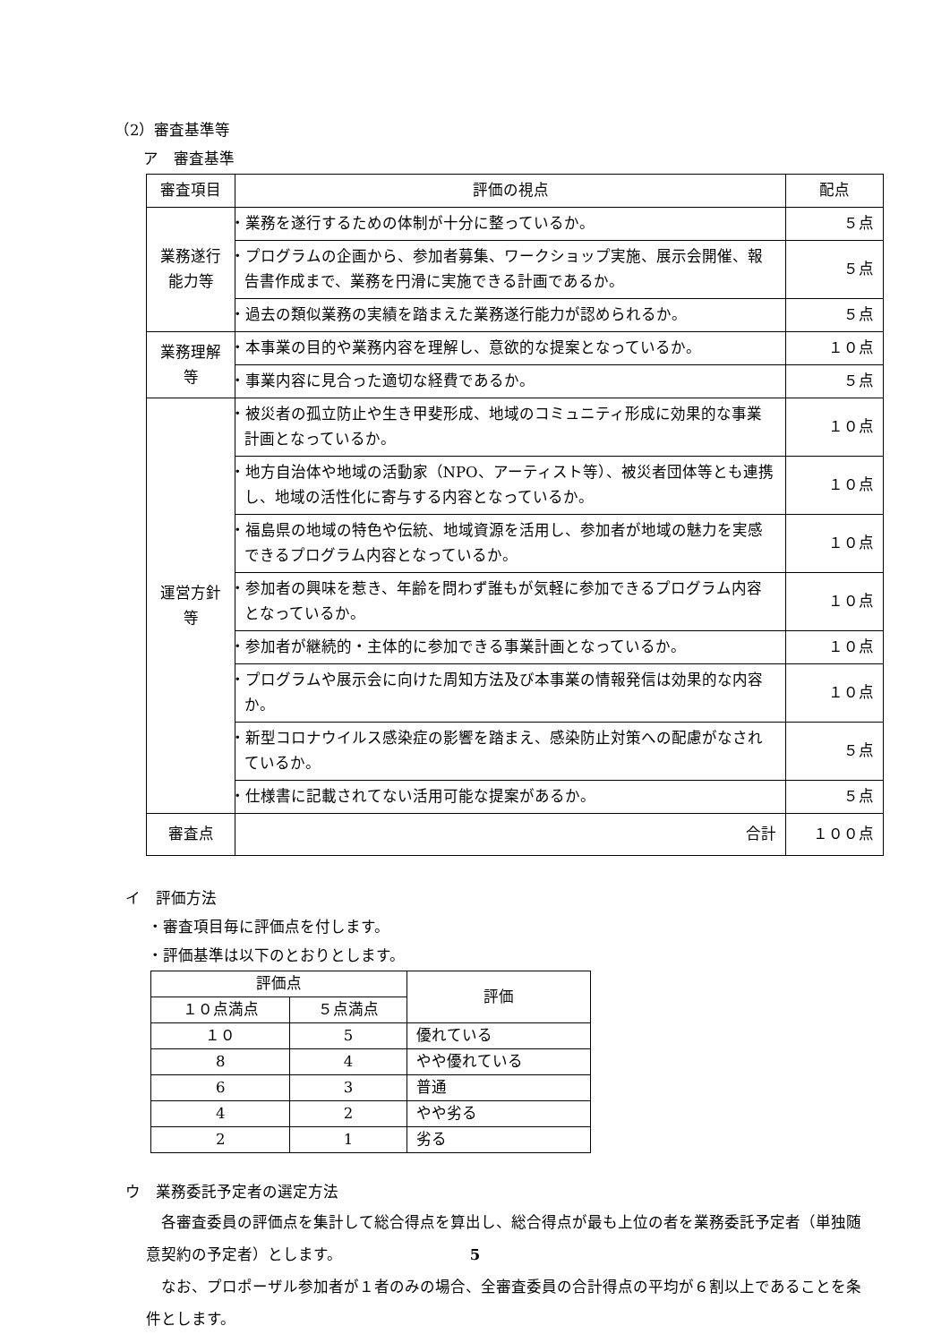（2）審査基準等
ア　審査基準
| 審査項目 | 評価の視点 | 配点 |
| --- | --- | --- |
| 業務遂行 能力等 | ・業務を遂行するための体制が十分に整っているか。 | ５点 |
| | ・プログラムの企画から、参加者募集、ワークショップ実施、展示会開催、報告書作成まで、業務を円滑に実施できる計画であるか。 | ５点 |
| | ・過去の類似業務の実績を踏まえた業務遂行能力が認められるか。 | ５点 |
| 業務理解 等 | ・本事業の目的や業務内容を理解し、意欲的な提案となっているか。 | １０点 |
| | ・事業内容に見合った適切な経費であるか。 | ５点 |
| 運営方針 等 | ・被災者の孤立防止や生き甲斐形成、地域のコミュニティ形成に効果的な事業計画となっているか。 | １０点 |
| | ・地方自治体や地域の活動家（NPO、アーティスト等）、被災者団体等とも連携し、地域の活性化に寄与する内容となっているか。 | １０点 |
| | ・福島県の地域の特色や伝統、地域資源を活用し、参加者が地域の魅力を実感できるプログラム内容となっているか。 | １０点 |
| | ・参加者の興味を惹き、年齢を問わず誰もが気軽に参加できるプログラム内容となっているか。 | １０点 |
| | ・参加者が継続的・主体的に参加できる事業計画となっているか。 | １０点 |
| | ・プログラムや展示会に向けた周知方法及び本事業の情報発信は効果的な内容か。 | １０点 |
| | ・新型コロナウイルス感染症の影響を踏まえ、感染防止対策への配慮がなされているか。 | ５点 |
| | ・仕様書に記載されてない活用可能な提案があるか。 | ５点 |
| 審査点 | 合計 | １００点 |
イ　評価方法
・審査項目毎に評価点を付します。
・評価基準は以下のとおりとします。
| 評価点 | | 評価 |
| --- | --- | --- |
| １０点満点 | ５点満点 | |
| １０ | 5 | 優れている |
| 8 | 4 | やや優れている |
| 6 | 3 | 普通 |
| 4 | 2 | やや劣る |
| 2 | 1 | 劣る |
ウ　業務委託予定者の選定方法
　各審査委員の評価点を集計して総合得点を算出し、総合得点が最も上位の者を業務委託予定者（単独随意契約の予定者）とします。
　なお、プロポーザル参加者が１者のみの場合、全審査委員の合計得点の平均が６割以上であることを条件とします。
5